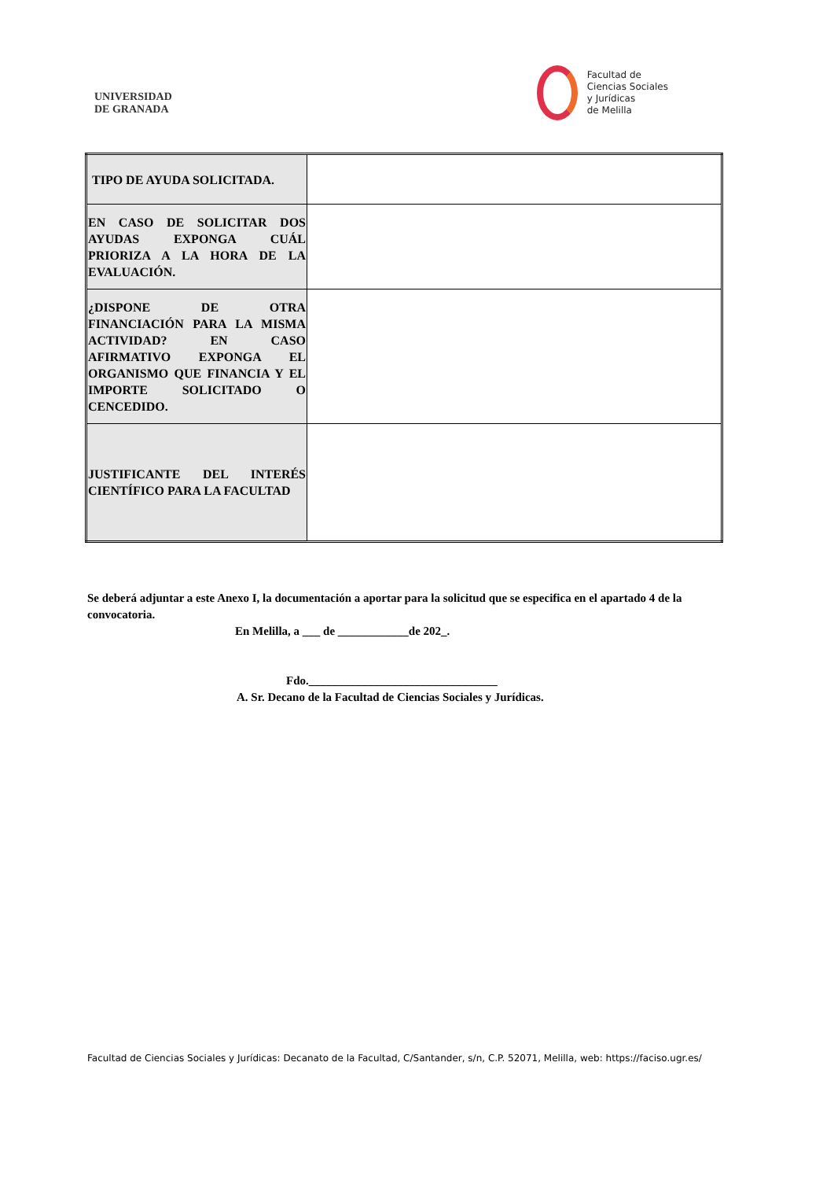UNIVERSIDAD
DE GRANADA
Facultad de
Ciencias Sociales
y Jurídicas
de Melilla
| TIPO DE AYUDA SOLICITADA. | |
| EN CASO DE SOLICITAR DOS AYUDAS EXPONGA CUÁL PRIORIZA A LA HORA DE LA EVALUACIÓN. | |
| ¿DISPONE DE OTRA FINANCIACIÓN PARA LA MISMA ACTIVIDAD? EN CASO AFIRMATIVO EXPONGA EL ORGANISMO QUE FINANCIA Y EL IMPORTE SOLICITADO O CENCEDIDO. | |
| JUSTIFICANTE DEL INTERÉS CIENTÍFICO PARA LA FACULTAD | |
Se deberá adjuntar a este Anexo I, la documentación a aportar para la solicitud que se especifica en el apartado 4 de la convocatoria.
En Melilla, a ___ de ____________de 202_.
Fdo.________________________________
A. Sr. Decano de la Facultad de Ciencias Sociales y Jurídicas.
Facultad de Ciencias Sociales y Jurídicas: Decanato de la Facultad, C/Santander, s/n, C.P. 52071, Melilla, web: https://faciso.ugr.es/